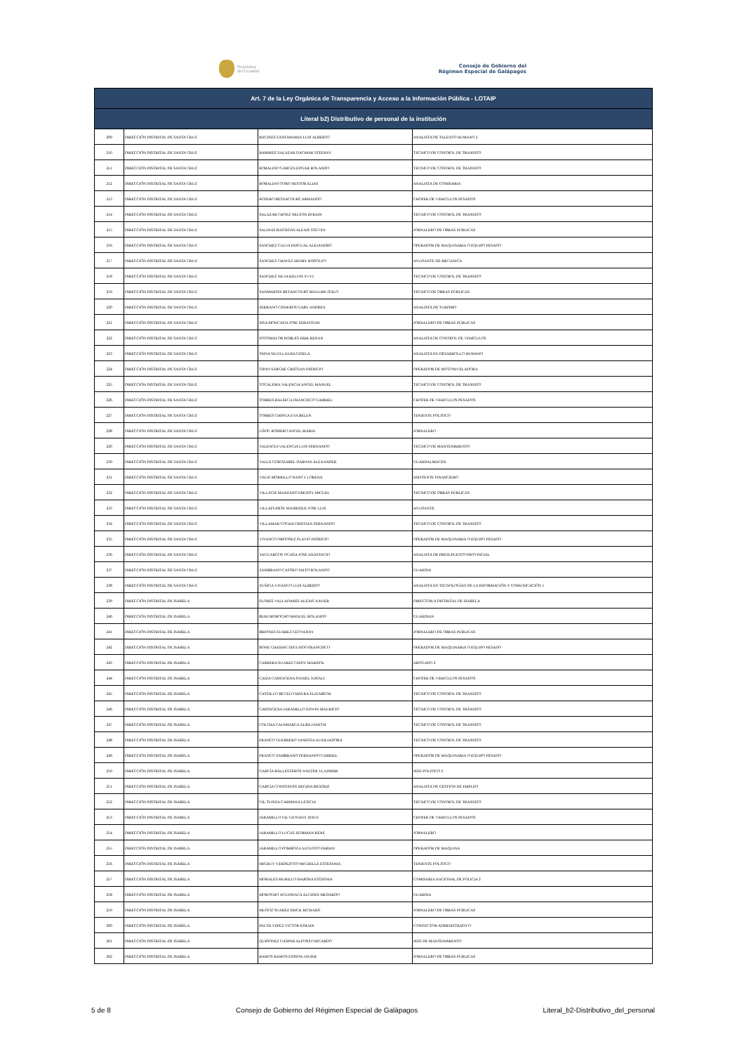República
del Ecuador
Consejo de Gobierno del
Régimen Especial de Galápagos
| Art. 7 de la Ley Orgánica de Transparencia y Acceso a la Información Pública - LOTAIP | | | |
| --- | --- | --- | --- |
| Literal b2) Distributivo de personal de la institución | | | |
| 209 | DIRECCIÓN DISTRITAL DE SANTA CRUZ | RACINES SANTAMARIA LUIS ALBERTO | ANALISTA DE TALENTO HUMANO 2 |
| 210 | DIRECCIÓN DISTRITAL DE SANTA CRUZ | RAMIREZ SALAZAR DAGMAR STEFANY | TECNICO DE CONTROL DE TRANSITO |
| 211 | DIRECCIÓN DISTRITAL DE SANTA CRUZ | ROBALINO GARCES EDGAR ROLANDO | TECNICO DE CONTROL DE TRANSITO |
| 212 | DIRECCIÓN DISTRITAL DE SANTA CRUZ | ROBALINO TORO NESTOR ELIAS | ANALISTA DE COMISARIA |
| 213 | DIRECCIÓN DISTRITAL DE SANTA CRUZ | ROSERO BETANCOURT ARMANDO | CHOFER DE VEHICULOS PESADOS |
| 214 | DIRECCIÓN DISTRITAL DE SANTA CRUZ | SALAZAR CHOEZ NELSON EFRAIN | TECNICO DE CONTROL DE TRANSITO |
| 215 | DIRECCIÓN DISTRITAL DE SANTA CRUZ | SALINAS BASTIDAS ALEXIS STEVEN | JORNALERO DE OBRAS PÚBLICAS |
| 216 | DIRECCIÓN DISTRITAL DE SANTA CRUZ | SANCHEZ CALVA PASCUAL ALEJANDRO | OPERADOR DE MAQUINARIA O EQUIPO PESADO |
| 217 | DIRECCIÓN DISTRITAL DE SANTA CRUZ | SANCHEZ CHAVEZ HENRY RODOLFO | AYUDANTE DE MECANICA |
| 218 | DIRECCIÓN DISTRITAL DE SANTA CRUZ | SANCHEZ SILVA KELVIN YUVI | TECNICO DE CONTROL DE TRANSITO |
| 219 | DIRECCIÓN DISTRITAL DE SANTA CRUZ | SANMARTIN BETANCOURT MAULME ITALO | TECNICO DE OBRAS PÚBLICAS |
| 220 | DIRECCIÓN DISTRITAL DE SANTA CRUZ | SERRANO CISNEROS GABY ANDREA | ANALISTA DE TURISMO |
| 221 | DIRECCIÓN DISTRITAL DE SANTA CRUZ | SISA MONCADA JOSE SEBASTIAN | JORNALERO DE OBRAS PÚBLICAS |
| 222 | DIRECCIÓN DISTRITAL DE SANTA CRUZ | SOTOMAYOR ROBLES ERIK RENAN | ANALISTA DE CONTROL DE VEHÍCULOS |
| 223 | DIRECCIÓN DISTRITAL DE SANTA CRUZ | TAPIA SILVA LAURA GISELA | ANALISTA EN DESARROLLO HUMANO |
| 224 | DIRECCIÓN DISTRITAL DE SANTA CRUZ | TIPAN SARCHE CRISTIAN PATRICIO | OPERADOR DE MOTONIVELADORA |
| 225 | DIRECCIÓN DISTRITAL DE SANTA CRUZ | TOCALEMA VALENCIA ANGEL MANUEL | TECNICO DE CONTROL DE TRANSITO |
| 226 | DIRECCIÓN DISTRITAL DE SANTA CRUZ | TORRES BALSECA FRANCISCO GABRIEL | CHOFER DE VEHICULOS PESADOS |
| 227 | DIRECCIÓN DISTRITAL DE SANTA CRUZ | TORRES CHINGA EVA BELEN | TENIENTE POLITICO |
| 228 | DIRECCIÓN DISTRITAL DE SANTA CRUZ | UÑOG ROMERO ANGEL MARIA | JORNALERO |
| 229 | DIRECCIÓN DISTRITAL DE SANTA CRUZ | VALENCIA VALENCIA LUIS FERNANDO | TECNICO DE MANTENIMIENTO |
| 230 | DIRECCIÓN DISTRITAL DE SANTA CRUZ | VALLE GOROZABEL DARWIN ALEXANDER | GUARDALMACEN |
| 231 | DIRECCIÓN DISTRITAL DE SANTA CRUZ | VELIZ MORRILLO NANCY LORENA | ASISTENTE FINANCIERO |
| 232 | DIRECCIÓN DISTRITAL DE SANTA CRUZ | VILLACIS MANZANO FREDDY MIGUEL | TECNICO DE OBRAS PÚBLICAS |
| 233 | DIRECCIÓN DISTRITAL DE SANTA CRUZ | VILLAFUERTE MANRIQUE JOSE LUIS | AYUDANTE |
| 234 | DIRECCIÓN DISTRITAL DE SANTA CRUZ | VILLAMAR COCHA CRISTIAN FERNANDO | TECNICO DE CONTROL DE TRANSITO |
| 235 | DIRECCIÓN DISTRITAL DE SANTA CRUZ | VIVANCO ORDOÑEZ FLAVIO PATRICIO | OPERADOR DE MAQUINARIA O EQUIPO PESADO |
| 236 | DIRECCIÓN DISTRITAL DE SANTA CRUZ | YAGUARGOS OCAÑA JOSE ANASTACIO | ANALISTA DE PRESUPUESTO PROVINCIAL |
| 237 | DIRECCIÓN DISTRITAL DE SANTA CRUZ | ZAMBRANO CASTRO SIXTO ROLANDO | GUARDIA |
| 238 | DIRECCIÓN DISTRITAL DE SANTA CRUZ | ZUÑIGA VIVANCO LUIS ALBERTO | ANALISTA EN TECNOLOGÍAS DE LA INFORMACIÓN Y COMUNICACIÓN 1 |
| 239 | DIRECCIÓN DISTRITAL DE ISABELA | FLORES VALLADARES ALEXIS XAVIER | DIRECTOR/A DISTRITAL DE ISABELA |
| 240 | DIRECCIÓN DISTRITAL DE ISABELA | BURI MOROCHO MANUEL ROLANDO | GUARDIAN |
| 241 | DIRECCIÓN DISTRITAL DE ISABELA | BRIONES SUAREZ GEOVANNY | JORNALERO DE OBRAS PÚBLICAS |
| 242 | DIRECCIÓN DISTRITAL DE ISABELA | BONE CHASING SEGUNDO FRANCISCO | OPERADOR DE MAQUINARIA O EQUIPO PESADO |
| 243 | DIRECCIÓN DISTRITAL DE ISABELA | CABRERA SUAREZ CINDY MARISOL | ABOGADO 2 |
| 244 | DIRECCIÓN DISTRITAL DE ISABELA | CAIZA CARTAGENA DANIEL NATALI | CHOFER DE VEHICULOS PESADOS |
| 245 | DIRECCIÓN DISTRITAL DE ISABELA | CASTILLO REVELO MAYRA ELIZABETH | TECNICO DE CONTROL DE TRANSITO |
| 246 | DIRECCIÓN DISTRITAL DE ISABELA | CARTAGENA JARAMILLO EDWIN MAURICIO | TÉCNICO DE CONTROL DE TRÁNSITO |
| 247 | DIRECCIÓN DISTRITAL DE ISABELA | COLCHA CAJAMARCA ALBA JANETH | TECNICO DE CONTROL DE TRANSITO |
| 248 | DIRECCIÓN DISTRITAL DE ISABELA | FRANCO GUERRERO VANESSA AUXILIADORA | TECNICO DE CONTROL DE TRANSITO |
| 249 | DIRECCIÓN DISTRITAL DE ISABELA | FRANCO ZAMBRANO FERNANDO GABRIEL | OPERADOR DE MAQUINARIA O EQUIPO PESADO |
| 250 | DIRECCIÓN DISTRITAL DE ISABELA | GARCÍA BALLESTEROS WALTER VLADIMIR | JEFE POLITICO 2 |
| 251 | DIRECCIÓN DISTRITAL DE ISABELA | GARCIA CONSTANTE REGINA BEATRIZ | ANALISTA DE GESTION DE EMPLEO |
| 252 | DIRECCIÓN DISTRITAL DE ISABELA | GIL TUPIZA CARMINIA LETICIA | TECNICO DE CONTROL DE TRANSITO |
| 253 | DIRECCIÓN DISTRITAL DE ISABELA | JARAMILLO GIL GIOVANY JESUS | CHOFER DE VEHICULOS PESADOS |
| 254 | DIRECCIÓN DISTRITAL DE ISABELA | JARAMILLO LUCAS JEORMAN RENE | JORNALERO |
| 255 | DIRECCIÓN DISTRITAL DE ISABELA | JARAMILLO POMBOZA AUGUSTO FABIAN | OPERADOR DE MAQUINA |
| 256 | DIRECCIÓN DISTRITAL DE ISABELA | MICHUY VERDEZOTO MICHELLE ESTEFANIA | TENIENTE POLITICO |
| 257 | DIRECCIÓN DISTRITAL DE ISABELA | MORALES MURILLO MARTHA ESTEFNIA | COMISARIA NACIONAL DE POLICIA 2 |
| 258 | DIRECCIÓN DISTRITAL DE ISABELA | MOROCHO AGUINSACA ALCIDES MEDARDO | GUARDIA |
| 259 | DIRECCIÓN DISTRITAL DE ISABELA | MUÑOZ SUAREZ ERICK RICHARD | JORNALERO DE OBRAS PÚBLICAS |
| 260 | DIRECCIÓN DISTRITAL DE ISABELA | PAUTA YEPEZ VICTOR EFRAIN | CONDUCTOR ADMINISTRATIVO |
| 261 | DIRECCIÓN DISTRITAL DE ISABELA | QUIÑONEZ GASPAR ALFONSO RICARDO | JEFE DE MANTENIMIENTO |
| 262 | DIRECCIÓN DISTRITAL DE ISABELA | RAMOS RAMOS EDISON JAVIER | JORNALERO DE OBRAS PÚBLICAS |
5 de 8 Consejo de Gobierno del Régimen Especial de Galápagos Literal_b2-Distributivo_del_personal